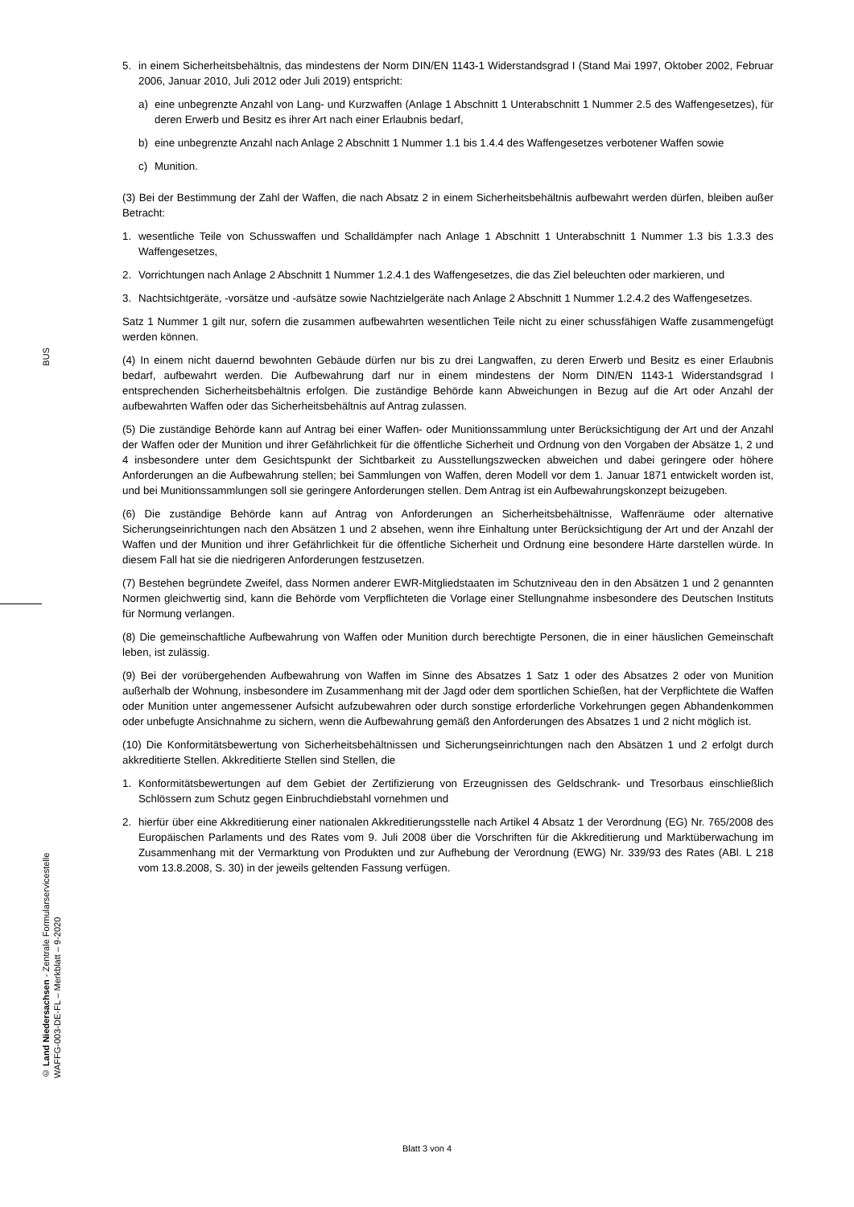BUS
© Land Niedersachsen - Zentrale Formularservicestelle
WAFFG-003-DE-FL – Merkblatt – 9-2020
5. in einem Sicherheitsbehältnis, das mindestens der Norm DIN/EN 1143-1 Widerstandsgrad I (Stand Mai 1997, Oktober 2002, Februar 2006, Januar 2010, Juli 2012 oder Juli 2019) entspricht:
a) eine unbegrenzte Anzahl von Lang- und Kurzwaffen (Anlage 1 Abschnitt 1 Unterabschnitt 1 Nummer 2.5 des Waffengesetzes), für deren Erwerb und Besitz es ihrer Art nach einer Erlaubnis bedarf,
b) eine unbegrenzte Anzahl nach Anlage 2 Abschnitt 1 Nummer 1.1 bis 1.4.4 des Waffengesetzes verbotener Waffen sowie
c) Munition.
(3) Bei der Bestimmung der Zahl der Waffen, die nach Absatz 2 in einem Sicherheitsbehältnis aufbewahrt werden dürfen, bleiben außer Betracht:
1. wesentliche Teile von Schusswaffen und Schalldämpfer nach Anlage 1 Abschnitt 1 Unterabschnitt 1 Nummer 1.3 bis 1.3.3 des Waffengesetzes,
2. Vorrichtungen nach Anlage 2 Abschnitt 1 Nummer 1.2.4.1 des Waffengesetzes, die das Ziel beleuchten oder markieren, und
3. Nachtsichtgeräte, -vorsätze und -aufsätze sowie Nachtzielgeräte nach Anlage 2 Abschnitt 1 Nummer 1.2.4.2 des Waffengesetzes.
Satz 1 Nummer 1 gilt nur, sofern die zusammen aufbewahrten wesentlichen Teile nicht zu einer schussfähigen Waffe zusammengefügt werden können.
(4) In einem nicht dauernd bewohnten Gebäude dürfen nur bis zu drei Langwaffen, zu deren Erwerb und Besitz es einer Erlaubnis bedarf, aufbewahrt werden. Die Aufbewahrung darf nur in einem mindestens der Norm DIN/EN 1143-1 Widerstandsgrad I entsprechenden Sicherheitsbehältnis erfolgen. Die zuständige Behörde kann Abweichungen in Bezug auf die Art oder Anzahl der aufbewahrten Waffen oder das Sicherheitsbehältnis auf Antrag zulassen.
(5) Die zuständige Behörde kann auf Antrag bei einer Waffen- oder Munitionssammlung unter Berücksichtigung der Art und der Anzahl der Waffen oder der Munition und ihrer Gefährlichkeit für die öffentliche Sicherheit und Ordnung von den Vorgaben der Absätze 1, 2 und 4 insbesondere unter dem Gesichtspunkt der Sichtbarkeit zu Ausstellungszwecken abweichen und dabei geringere oder höhere Anforderungen an die Aufbewahrung stellen; bei Sammlungen von Waffen, deren Modell vor dem 1. Januar 1871 entwickelt worden ist, und bei Munitionssammlungen soll sie geringere Anforderungen stellen. Dem Antrag ist ein Aufbewahrungskonzept beizugeben.
(6) Die zuständige Behörde kann auf Antrag von Anforderungen an Sicherheitsbehältnisse, Waffenräume oder alternative Sicherungseinrichtungen nach den Absätzen 1 und 2 absehen, wenn ihre Einhaltung unter Berücksichtigung der Art und der Anzahl der Waffen und der Munition und ihrer Gefährlichkeit für die öffentliche Sicherheit und Ordnung eine besondere Härte darstellen würde. In diesem Fall hat sie die niedrigeren Anforderungen festzusetzen.
(7) Bestehen begründete Zweifel, dass Normen anderer EWR-Mitgliedstaaten im Schutzniveau den in den Absätzen 1 und 2 genannten Normen gleichwertig sind, kann die Behörde vom Verpflichteten die Vorlage einer Stellungnahme insbesondere des Deutschen Instituts für Normung verlangen.
(8) Die gemeinschaftliche Aufbewahrung von Waffen oder Munition durch berechtigte Personen, die in einer häuslichen Gemeinschaft leben, ist zulässig.
(9) Bei der vorübergehenden Aufbewahrung von Waffen im Sinne des Absatzes 1 Satz 1 oder des Absatzes 2 oder von Munition außerhalb der Wohnung, insbesondere im Zusammenhang mit der Jagd oder dem sportlichen Schießen, hat der Verpflichtete die Waffen oder Munition unter angemessener Aufsicht aufzubewahren oder durch sonstige erforderliche Vorkehrungen gegen Abhandenkommen oder unbefugte Ansichnahme zu sichern, wenn die Aufbewahrung gemäß den Anforderungen des Absatzes 1 und 2 nicht möglich ist.
(10) Die Konformitätsbewertung von Sicherheitsbehältnissen und Sicherungseinrichtungen nach den Absätzen 1 und 2 erfolgt durch akkreditierte Stellen. Akkreditierte Stellen sind Stellen, die
1. Konformitätsbewertungen auf dem Gebiet der Zertifizierung von Erzeugnissen des Geldschrank- und Tresorbaus einschließlich Schlössern zum Schutz gegen Einbruchdiebstahl vornehmen und
2. hierfür über eine Akkreditierung einer nationalen Akkreditierungsstelle nach Artikel 4 Absatz 1 der Verordnung (EG) Nr. 765/2008 des Europäischen Parlaments und des Rates vom 9. Juli 2008 über die Vorschriften für die Akkreditierung und Marktüberwachung im Zusammenhang mit der Vermarktung von Produkten und zur Aufhebung der Verordnung (EWG) Nr. 339/93 des Rates (ABl. L 218 vom 13.8.2008, S. 30) in der jeweils geltenden Fassung verfügen.
Blatt 3 von 4